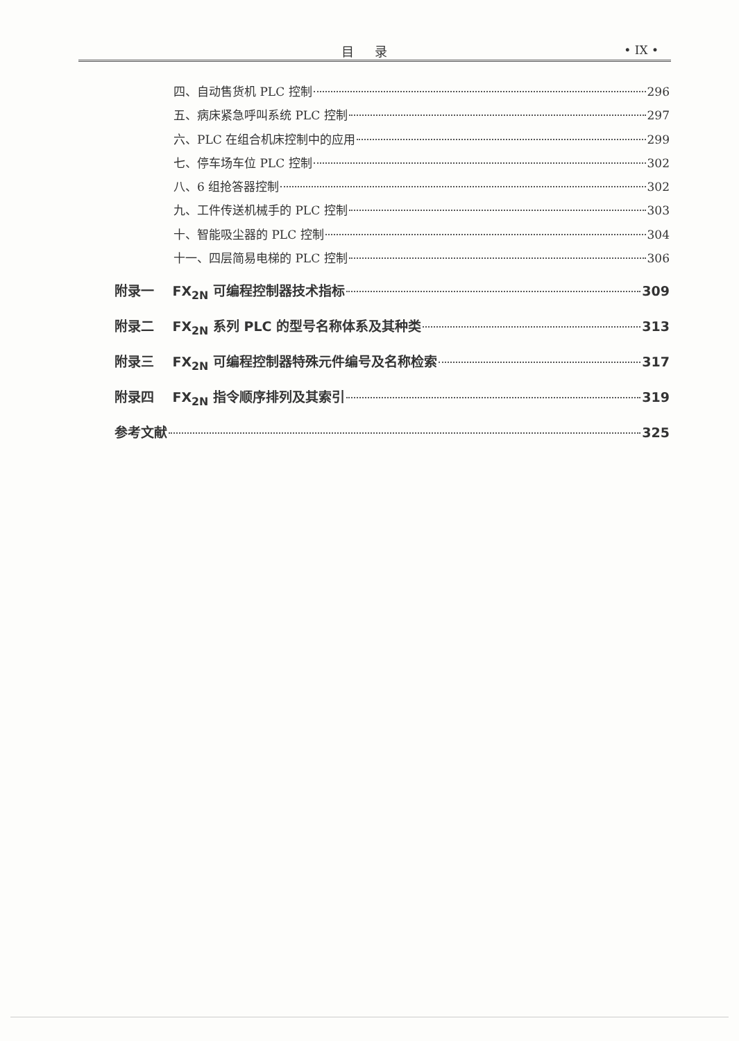目录 • IX •
四、自动售货机 PLC 控制 296
五、病床紧急呼叫系统 PLC 控制 297
六、PLC 在组合机床控制中的应用 299
七、停车场车位 PLC 控制 302
八、6 组抢答器控制 302
九、工件传送机械手的 PLC 控制 303
十、智能吸尘器的 PLC 控制 304
十一、四层简易电梯的 PLC 控制 306
附录一 FX<sub>2N</sub> 可编程控制器技术指标 309
附录二 FX<sub>2N</sub> 系列 PLC 的型号名称体系及其种类 313
附录三 FX<sub>2N</sub> 可编程控制器特殊元件编号及名称检索 317
附录四 FX<sub>2N</sub> 指令顺序排列及其索引 319
参考文献 325